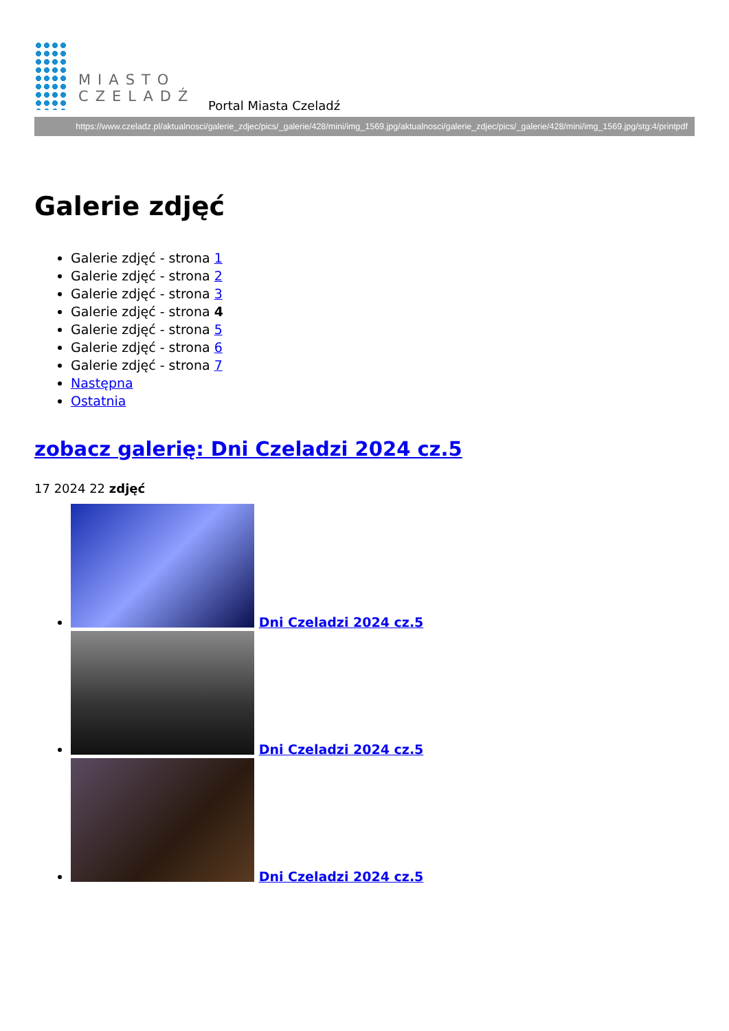MIASTO
CZELADŹ
Portal Miasta Czeladź
https://www.czeladz.pl/aktualnosci/galerie_zdjec/pics/_galerie/428/mini/img_1569.jpg/aktualnosci/galerie_zdjec/pics/_galerie/428/mini/img_1569.jpg/stg:4/printpdf
Galerie zdjęć
Galerie zdjęć - strona 1
Galerie zdjęć - strona 2
Galerie zdjęć - strona 3
Galerie zdjęć - strona 4
Galerie zdjęć - strona 5
Galerie zdjęć - strona 6
Galerie zdjęć - strona 7
Następna
Ostatnia
zobacz galerię: Dni Czeladzi 2024 cz.5
17 2024 22 zdjęć
Dni Czeladzi 2024 cz.5
Dni Czeladzi 2024 cz.5
Dni Czeladzi 2024 cz.5